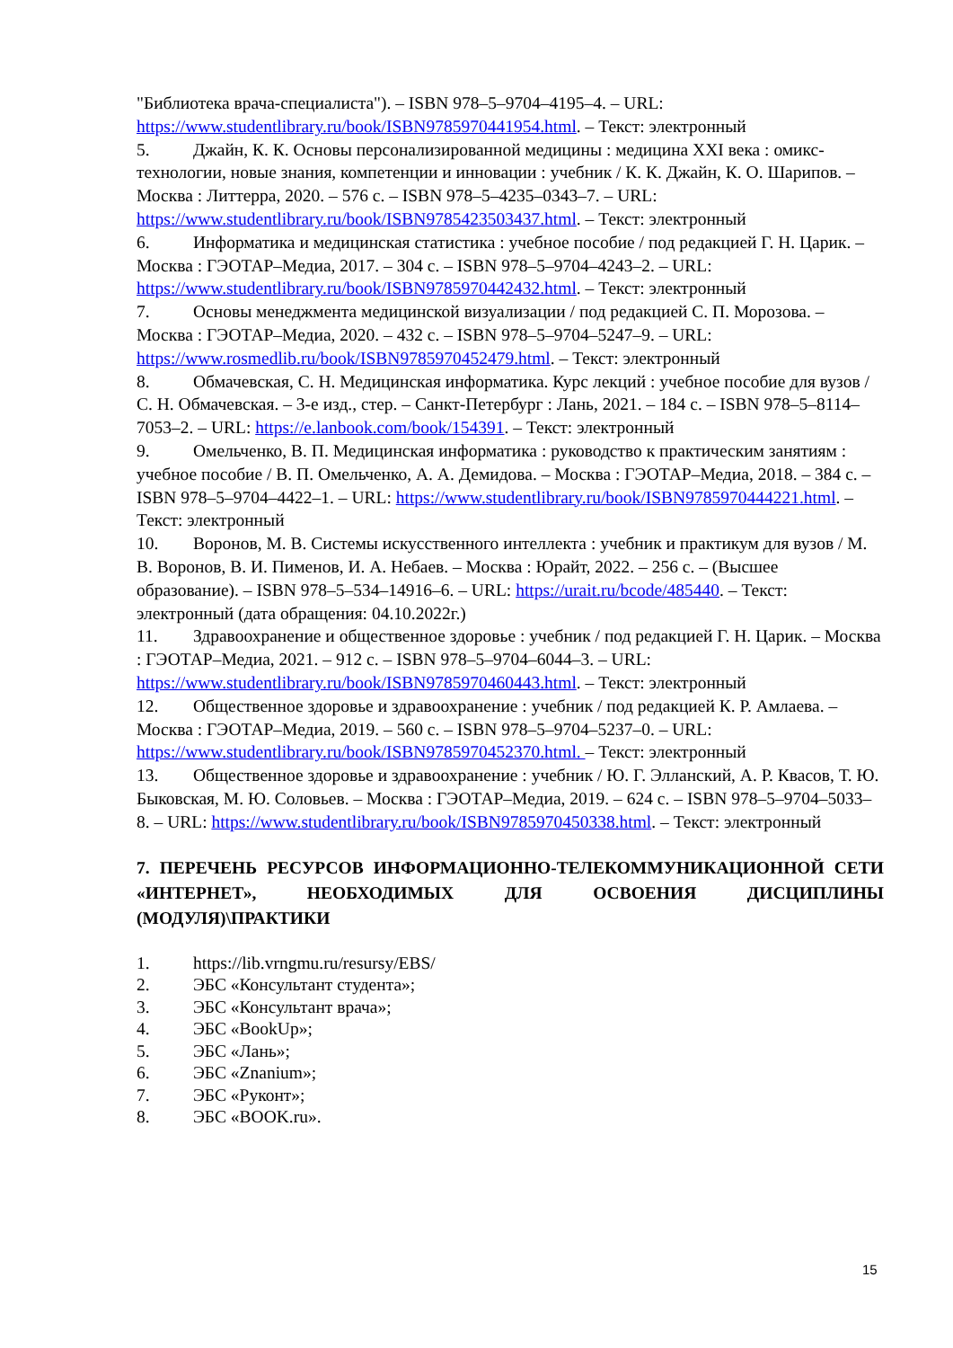"Библиотека врача-специалиста"). – ISBN 978–5–9704–4195–4. – URL: https://www.studentlibrary.ru/book/ISBN9785970441954.html. – Текст: электронный
5. Джайн, К. К. Основы персонализированной медицины : медицина XXI века : омикс-технологии, новые знания, компетенции и инновации : учебник / К. К. Джайн, К. О. Шарипов. – Москва : Литтерра, 2020. – 576 с. – ISBN 978–5–4235–0343–7. – URL: https://www.studentlibrary.ru/book/ISBN9785423503437.html. – Текст: электронный
6. Информатика и медицинская статистика : учебное пособие / под редакцией Г. Н. Царик. – Москва : ГЭОТАР–Медиа, 2017. – 304 с. – ISBN 978–5–9704–4243–2. – URL: https://www.studentlibrary.ru/book/ISBN9785970442432.html. – Текст: электронный
7. Основы менеджмента медицинской визуализации / под редакцией С. П. Морозова. – Москва : ГЭОТАР–Медиа, 2020. – 432 с. – ISBN 978–5–9704–5247–9. – URL: https://www.rosmedlib.ru/book/ISBN9785970452479.html. – Текст: электронный
8. Обмачевская, С. Н. Медицинская информатика. Курс лекций : учебное пособие для вузов / С. Н. Обмачевская. – 3-е изд., стер. – Санкт-Петербург : Лань, 2021. – 184 с. – ISBN 978–5–8114–7053–2. – URL: https://e.lanbook.com/book/154391. – Текст: электронный
9. Омельченко, В. П. Медицинская информатика : руководство к практическим занятиям : учебное пособие / В. П. Омельченко, А. А. Демидова. – Москва : ГЭОТАР–Медиа, 2018. – 384 с. – ISBN 978–5–9704–4422–1. – URL: https://www.studentlibrary.ru/book/ISBN9785970444221.html. – Текст: электронный
10. Воронов, М. В. Системы искусственного интеллекта : учебник и практикум для вузов / М. В. Воронов, В. И. Пименов, И. А. Небаев. – Москва : Юрайт, 2022. – 256 с. – (Высшее образование). – ISBN 978–5–534–14916–6. – URL: https://urait.ru/bcode/485440. – Текст: электронный (дата обращения: 04.10.2022г.)
11. Здравоохранение и общественное здоровье : учебник / под редакцией Г. Н. Царик. – Москва : ГЭОТАР–Медиа, 2021. – 912 с. – ISBN 978–5–9704–6044–3. – URL: https://www.studentlibrary.ru/book/ISBN9785970460443.html. – Текст: электронный
12. Общественное здоровье и здравоохранение : учебник / под редакцией К. Р. Амлаева. – Москва : ГЭОТАР–Медиа, 2019. – 560 с. – ISBN 978–5–9704–5237–0. – URL: https://www.studentlibrary.ru/book/ISBN9785970452370.html. – Текст: электронный
13. Общественное здоровье и здравоохранение : учебник / Ю. Г. Элланский, А. Р. Квасов, Т. Ю. Быковская, М. Ю. Соловьев. – Москва : ГЭОТАР–Медиа, 2019. – 624 с. – ISBN 978–5–9704–5033–8. – URL: https://www.studentlibrary.ru/book/ISBN9785970450338.html. – Текст: электронный
7. ПЕРЕЧЕНЬ РЕСУРСОВ ИНФОРМАЦИОННО-ТЕЛЕКОММУНИКАЦИОННОЙ СЕТИ «ИНТЕРНЕТ», НЕОБХОДИМЫХ ДЛЯ ОСВОЕНИЯ ДИСЦИПЛИНЫ (МОДУЛЯ)\ПРАКТИКИ
1. https://lib.vrngmu.ru/resursy/EBS/
2. ЭБС «Консультант студента»;
3. ЭБС «Консультант врача»;
4. ЭБС «BookUp»;
5. ЭБС «Лань»;
6. ЭБС «Znanium»;
7. ЭБС «Руконт»;
8. ЭБС «BOOK.ru».
15